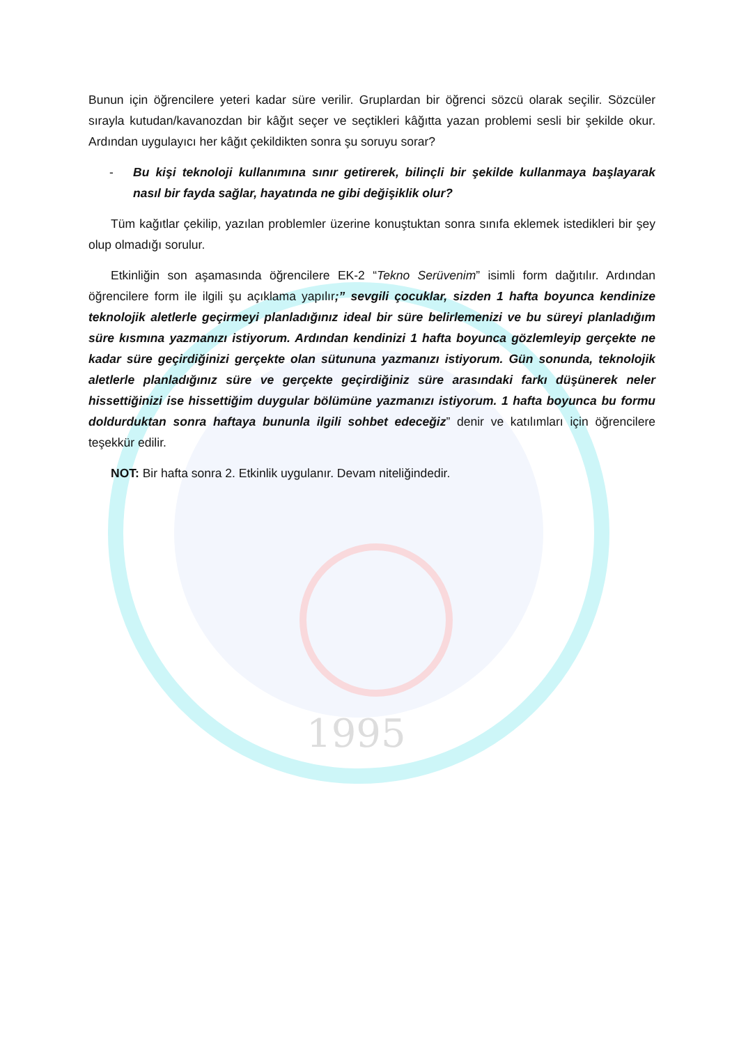1995
Bunun için öğrencilere yeteri kadar süre verilir. Gruplardan bir öğrenci sözcü olarak seçilir. Sözcüler sırayla kutudan/kavanozdan bir kâğıt seçer ve seçtikleri kâğıtta yazan problemi sesli bir şekilde okur. Ardından uygulayıcı her kâğıt çekildikten sonra şu soruyu sorar?
- Bu kişi teknoloji kullanımına sınır getirerek, bilinçli bir şekilde kullanmaya başlayarak nasıl bir fayda sağlar, hayatında ne gibi değişiklik olur?
Tüm kağıtlar çekilip, yazılan problemler üzerine konuştuktan sonra sınıfa eklemek istedikleri bir şey olup olmadığı sorulur.
Etkinliğin son aşamasında öğrencilere EK-2 “Tekno Serüvenim” isimli form dağıtılır. Ardından öğrencilere form ile ilgili şu açıklama yapılır;” sevgili çocuklar, sizden 1 hafta boyunca kendinize teknolojik aletlerle geçirmeyi planladığınız ideal bir süre belirlemenizi ve bu süreyi planladığım süre kısmına yazmanızı istiyorum. Ardından kendinizi 1 hafta boyunca gözlemleyip gerçekte ne kadar süre geçirdiğinizi gerçekte olan sütununa yazmanızı istiyorum. Gün sonunda, teknolojik aletlerle planladığınız süre ve gerçekte geçirdiğiniz süre arasındaki farkı düşünerek neler hissettiğinizi ise hissettiğim duygular bölümüne yazmanızı istiyorum. 1 hafta boyunca bu formu doldurduktan sonra haftaya bununla ilgili sohbet edeceğiz” denir ve katılımları için öğrencilere teşekkür edilir.
NOT: Bir hafta sonra 2. Etkinlik uygulanır. Devam niteliğindedir.